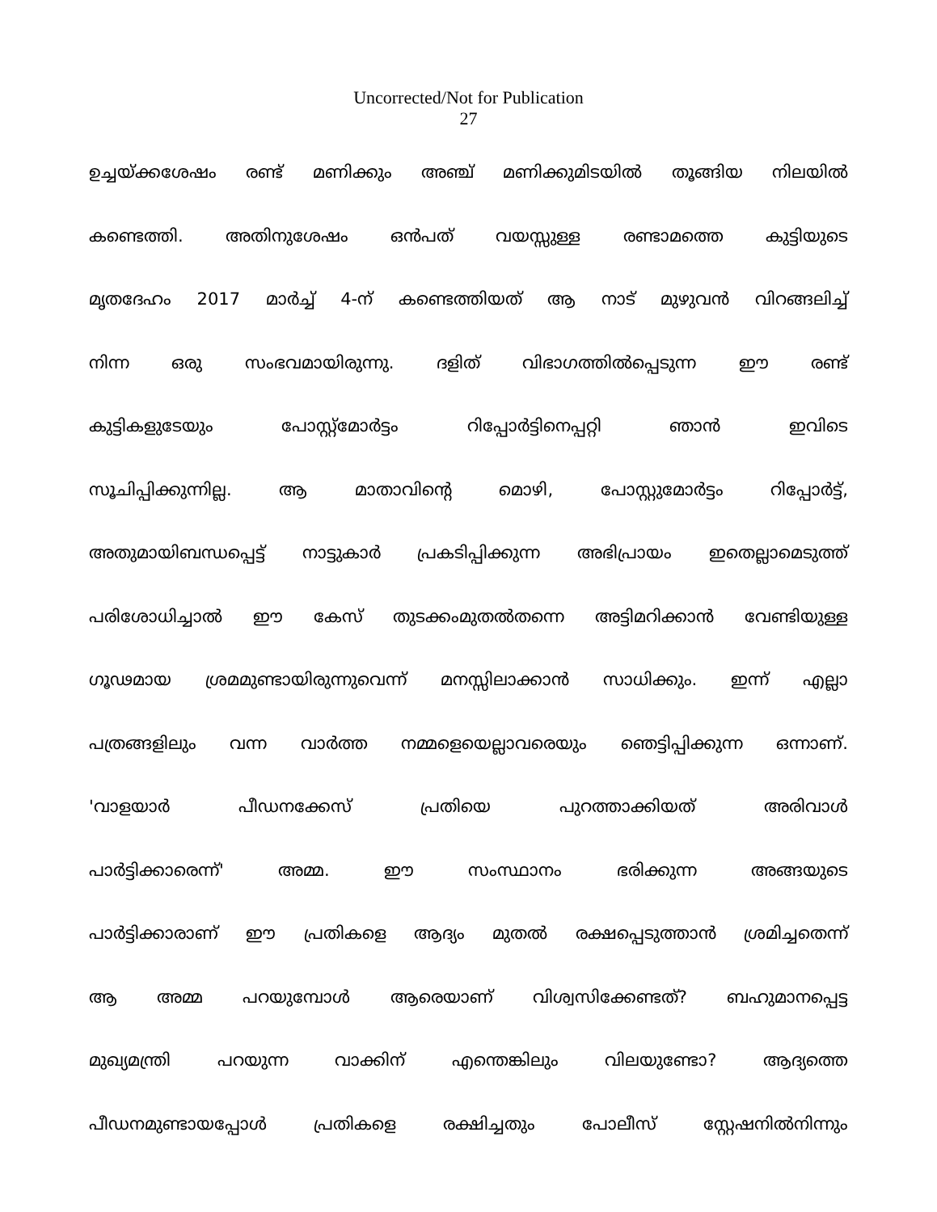Uncorrected/Not for Publication
27
ഉച്ചയ്ക്കശേഷം രണ്ട് മണിക്കും അഞ്ച് മണിക്കുമിടയിൽ തൂങ്ങിയ നിലയിൽ
കണ്ടെത്തി. അതിനുശേഷം ഒൻപത് വയസ്സുള്ള രണ്ടാമത്തെ കുട്ടിയുടെ
മൃതദേഹം 2017 മാർച്ച് 4-ന് കണ്ടെത്തിയത് ആ നാട് മുഴുവൻ വിറങ്ങലിച്ച്
നിന്ന ഒരു സംഭവമായിരുന്നു. ദളിത് വിഭാഗത്തിൽപ്പെടുന്ന ഈ രണ്ട്
കുട്ടികളുടേയും പോസ്റ്റ്മോർട്ടം റിപ്പോർട്ടിനെപ്പറ്റി ഞാൻ ഇവിടെ
സൂചിപ്പിക്കുന്നില്ല. ആ മാതാവിന്റെ മൊഴി, പോസ്റ്റുമോർട്ടം റിപ്പോർട്ട്,
അതുമായിബന്ധപ്പെട്ട് നാട്ടുകാർ പ്രകടിപ്പിക്കുന്ന അഭിപ്രായം ഇതെല്ലാമെടുത്ത്
പരിശോധിച്ചാൽ ഈ കേസ് തുടക്കംമുതൽതന്നെ അട്ടിമറിക്കാൻ വേണ്ടിയുള്ള
ഗൂഢമായ ശ്രമമുണ്ടായിരുന്നുവെന്ന് മനസ്സിലാക്കാൻ സാധിക്കും. ഇന്ന് എല്ലാ
പത്രങ്ങളിലും വന്ന വാർത്ത നമ്മളെയെല്ലാവരെയും ഞെട്ടിപ്പിക്കുന്ന ഒന്നാണ്.
'വാളയാർ പീഡനക്കേസ് പ്രതിയെ പുറത്താക്കിയത് അരിവാൾ
പാർട്ടിക്കാരെന്ന്' അമ്മ. ഈ സംസ്ഥാനം ഭരിക്കുന്ന അങ്ങയുടെ
പാർട്ടിക്കാരാണ് ഈ പ്രതികളെ ആദ്യം മുതൽ രക്ഷപ്പെടുത്താൻ ശ്രമിച്ചതെന്ന്
ആ അമ്മ പറയുമ്പോൾ ആരെയാണ് വിശ്വസിക്കേണ്ടത്? ബഹുമാനപ്പെട്ട
മുഖ്യമന്ത്രി പറയുന്ന വാക്കിന് എന്തെങ്കിലും വിലയുണ്ടോ? ആദ്യത്തെ
പീഡനമുണ്ടായപ്പോൾ പ്രതികളെ രക്ഷിച്ചതും പോലീസ് സ്റ്റേഷനിൽനിന്നും